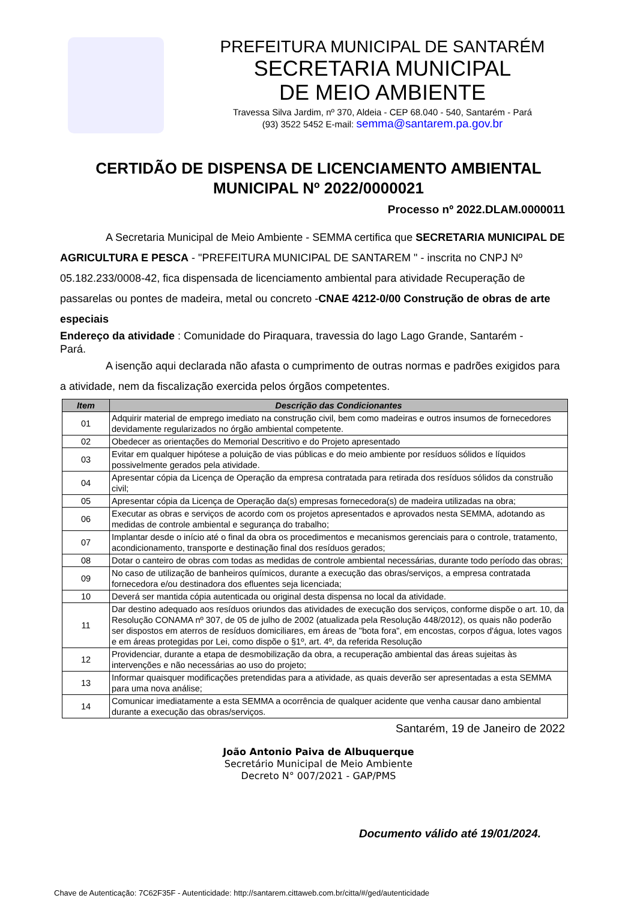PREFEITURA MUNICIPAL DE SANTARÉM
SECRETARIA MUNICIPAL
DE MEIO AMBIENTE
Travessa Silva Jardim, nº 370, Aldeia - CEP 68.040 - 540, Santarém - Pará
(93) 3522 5452 E-mail: semma@santarem.pa.gov.br
CERTIDÃO DE DISPENSA DE LICENCIAMENTO AMBIENTAL MUNICIPAL Nº 2022/0000021
Processo nº 2022.DLAM.0000011
A Secretaria Municipal de Meio Ambiente - SEMMA certifica que SECRETARIA MUNICIPAL DE AGRICULTURA E PESCA - "PREFEITURA MUNICIPAL DE SANTAREM " - inscrita no CNPJ Nº 05.182.233/0008-42, fica dispensada de licenciamento ambiental para atividade Recuperação de passarelas ou pontes de madeira, metal ou concreto -CNAE 4212-0/00 Construção de obras de arte especiais
Endereço da atividade : Comunidade do Piraquara, travessia do lago Lago Grande, Santarém -
Pará.
A isenção aqui declarada não afasta o cumprimento de outras normas e padrões exigidos para a atividade, nem da fiscalização exercida pelos órgãos competentes.
| Item | Descrição das Condicionantes |
| --- | --- |
| 01 | Adquirir material de emprego imediato na construção civil, bem como madeiras e outros insumos de fornecedores devidamente regularizados no órgão ambiental competente. |
| 02 | Obedecer as orientações do Memorial Descritivo e do Projeto apresentado |
| 03 | Evitar em qualquer hipótese a poluição de vias públicas e do meio ambiente por resíduos sólidos e líquidos possivelmente gerados pela atividade. |
| 04 | Apresentar cópia da Licença de Operação da empresa contratada para retirada dos resíduos sólidos da construão civil; |
| 05 | Apresentar cópia da Licença de Operação da(s) empresas fornecedora(s) de madeira utilizadas na obra; |
| 06 | Executar as obras e serviços de acordo com os projetos apresentados e aprovados nesta SEMMA, adotando as medidas de controle ambiental e segurança do trabalho; |
| 07 | Implantar desde o início até o final da obra os procedimentos e mecanismos gerenciais para o controle, tratamento, acondicionamento, transporte e destinação final dos resíduos gerados; |
| 08 | Dotar o canteiro de obras com todas as medidas de controle ambiental necessárias, durante todo período das obras; |
| 09 | No caso de utilização de banheiros químicos, durante a execução das obras/serviços, a empresa contratada fornecedora e/ou destinadora dos efluentes seja licenciada; |
| 10 | Deverá ser mantida cópia autenticada ou original desta dispensa no local da atividade. |
| 11 | Dar destino adequado aos resíduos oriundos das atividades de execução dos serviços, conforme dispõe o art. 10, da Resolução CONAMA nº 307, de 05 de julho de 2002 (atualizada pela Resolução 448/2012), os quais não poderão ser dispostos em aterros de resíduos domiciliares, em áreas de "bota fora", em encostas, corpos d'água, lotes vagos e em áreas protegidas por Lei, como dispõe o §1º, art. 4º, da referida Resolução |
| 12 | Providenciar, durante a etapa de desmobilização da obra, a recuperação ambiental das áreas sujeitas às intervenções e não necessárias ao uso do projeto; |
| 13 | Informar quaisquer modificações pretendidas para a atividade, as quais deverão ser apresentadas a esta SEMMA para uma nova análise; |
| 14 | Comunicar imediatamente a esta SEMMA a ocorrência de qualquer acidente que venha causar dano ambiental durante a execução das obras/serviços. |
Santarém, 19 de Janeiro de 2022
João Antonio Paiva de Albuquerque
Secretário Municipal de Meio Ambiente
Decreto N° 007/2021 - GAP/PMS
Documento válido até 19/01/2024.
Chave de Autenticação: 7C62F35F - Autenticidade: http://santarem.cittaweb.com.br/citta/#/ged/autenticidade